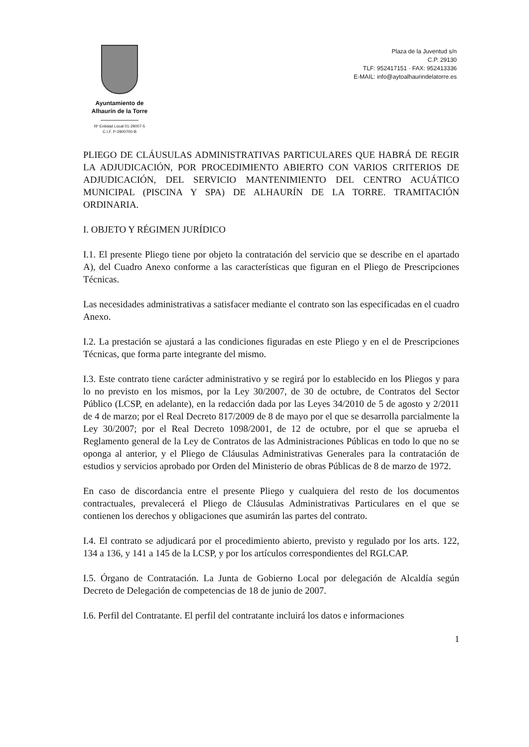Ayuntamiento de
Alhaurín de la Torre
Nº Entidad Local 01-29007-5
C.I.F. P-2900700-B
Plaza de la Juventud s/n
C.P. 29130
TLF: 952417151 · FAX: 952413336
E-MAIL: info@aytoalhaurindelatorre.es
PLIEGO DE CLÁUSULAS ADMINISTRATIVAS PARTICULARES QUE HABRÁ DE REGIR LA ADJUDICACIÓN, POR PROCEDIMIENTO ABIERTO CON VARIOS CRITERIOS DE ADJUDICACIÓN, DEL SERVICIO MANTENIMIENTO DEL CENTRO ACUÁTICO MUNICIPAL (PISCINA Y SPA) DE ALHAURÍN DE LA TORRE. TRAMITACIÓN ORDINARIA.
I. OBJETO Y RÉGIMEN JURÍDICO
I.1. El presente Pliego tiene por objeto la contratación del servicio que se describe en el apartado A), del Cuadro Anexo conforme a las características que figuran en el Pliego de Prescripciones Técnicas.
Las necesidades administrativas a satisfacer mediante el contrato son las especificadas en el cuadro Anexo.
I.2. La prestación se ajustará a las condiciones figuradas en este Pliego y en el de Prescripciones Técnicas, que forma parte integrante del mismo.
I.3. Este contrato tiene carácter administrativo y se regirá por lo establecido en los Pliegos y para lo no previsto en los mismos, por la Ley 30/2007, de 30 de octubre, de Contratos del Sector Público (LCSP, en adelante), en la redacción dada por las Leyes 34/2010 de 5 de agosto y 2/2011 de 4 de marzo; por el Real Decreto 817/2009 de 8 de mayo por el que se desarrolla parcialmente la Ley 30/2007; por el Real Decreto 1098/2001, de 12 de octubre, por el que se aprueba el Reglamento general de la Ley de Contratos de las Administraciones Públicas en todo lo que no se oponga al anterior, y el Pliego de Cláusulas Administrativas Generales para la contratación de estudios y servicios aprobado por Orden del Ministerio de obras Públicas de 8 de marzo de 1972.
En caso de discordancia entre el presente Pliego y cualquiera del resto de los documentos contractuales, prevalecerá el Pliego de Cláusulas Administrativas Particulares en el que se contienen los derechos y obligaciones que asumirán las partes del contrato.
I.4. El contrato se adjudicará por el procedimiento abierto, previsto y regulado por los arts. 122, 134 a 136, y 141 a 145 de la LCSP, y por los artículos correspondientes del RGLCAP.
I.5. Órgano de Contratación. La Junta de Gobierno Local por delegación de Alcaldía según Decreto de Delegación de competencias de 18 de junio de 2007.
I.6. Perfil del Contratante. El perfil del contratante incluirá los datos e informaciones
1